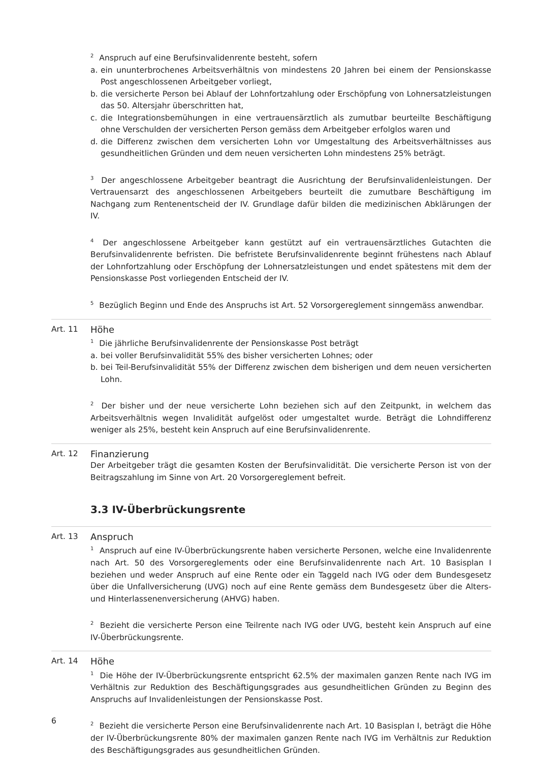<sup>2</sup> Anspruch auf eine Berufsinvalidenrente besteht, sofern
a. ein ununterbrochenes Arbeitsverhältnis von mindestens 20 Jahren bei einem der Pensionskasse Post angeschlossenen Arbeitgeber vorliegt,
b. die versicherte Person bei Ablauf der Lohnfortzahlung oder Erschöpfung von Lohnersatzleistungen das 50. Altersjahr überschritten hat,
c. die Integrationsbemühungen in eine vertrauensärztlich als zumutbar beurteilte Beschäftigung ohne Verschulden der versicherten Person gemäss dem Arbeitgeber erfolglos waren und
d. die Differenz zwischen dem versicherten Lohn vor Umgestaltung des Arbeitsverhältnisses aus gesundheitlichen Gründen und dem neuen versicherten Lohn mindestens 25% beträgt.
<sup>3</sup> Der angeschlossene Arbeitgeber beantragt die Ausrichtung der Berufsinvalidenleistungen. Der Vertrauensarzt des angeschlossenen Arbeitgebers beurteilt die zumutbare Beschäftigung im Nachgang zum Rentenentscheid der IV. Grundlage dafür bilden die medizinischen Abklärungen der IV.
<sup>4</sup> Der angeschlossene Arbeitgeber kann gestützt auf ein vertrauensärztliches Gutachten die Berufsinvalidenrente befristen. Die befristete Berufsinvalidenrente beginnt frühestens nach Ablauf der Lohnfortzahlung oder Erschöpfung der Lohnersatzleistungen und endet spätestens mit dem der Pensionskasse Post vorliegenden Entscheid der IV.
<sup>5</sup> Bezüglich Beginn und Ende des Anspruchs ist Art. 52 Vorsorgereglement sinngemäss anwendbar.
Art. 11
Höhe
<sup>1</sup> Die jährliche Berufsinvalidenrente der Pensionskasse Post beträgt
a. bei voller Berufsinvalidität 55% des bisher versicherten Lohnes; oder
b. bei Teil-Berufsinvalidität 55% der Differenz zwischen dem bisherigen und dem neuen versicherten Lohn.
<sup>2</sup> Der bisher und der neue versicherte Lohn beziehen sich auf den Zeitpunkt, in welchem das Arbeitsverhältnis wegen Invalidität aufgelöst oder umgestaltet wurde. Beträgt die Lohndifferenz weniger als 25%, besteht kein Anspruch auf eine Berufsinvalidenrente.
Art. 12
Finanzierung
Der Arbeitgeber trägt die gesamten Kosten der Berufsinvalidität. Die versicherte Person ist von der Beitragszahlung im Sinne von Art. 20 Vorsorgereglement befreit.
3.3 IV-Überbrückungsrente
Art. 13
Anspruch
<sup>1</sup> Anspruch auf eine IV-Überbrückungsrente haben versicherte Personen, welche eine Invalidenrente nach Art. 50 des Vorsorgereglements oder eine Berufsinvalidenrente nach Art. 10 Basisplan I beziehen und weder Anspruch auf eine Rente oder ein Taggeld nach IVG oder dem Bundesgesetz über die Unfallversicherung (UVG) noch auf eine Rente gemäss dem Bundesgesetz über die Alters- und Hinterlassenenversicherung (AHVG) haben.
<sup>2</sup> Bezieht die versicherte Person eine Teilrente nach IVG oder UVG, besteht kein Anspruch auf eine IV-Überbrückungsrente.
Art. 14
Höhe
<sup>1</sup> Die Höhe der IV-Überbrückungsrente entspricht 62.5% der maximalen ganzen Rente nach IVG im Verhältnis zur Reduktion des Beschäftigungsgrades aus gesundheitlichen Gründen zu Beginn des Anspruchs auf Invalidenleistungen der Pensionskasse Post.
<sup>2</sup> Bezieht die versicherte Person eine Berufsinvalidenrente nach Art. 10 Basisplan I, beträgt die Höhe der IV-Überbrückungsrente 80% der maximalen ganzen Rente nach IVG im Verhältnis zur Reduktion des Beschäftigungsgrades aus gesundheitlichen Gründen.
6